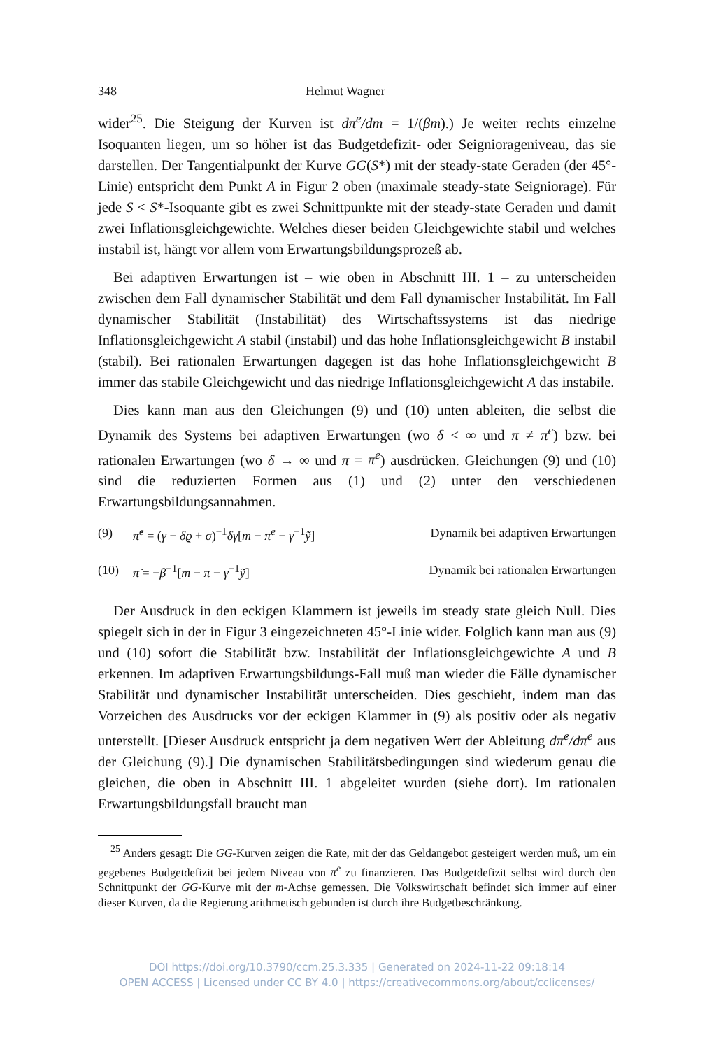348 Helmut Wagner
wider<sup>25</sup>. Die Steigung der Kurven ist dπ<sup>e</sup>/dm = 1/(βm).) Je weiter rechts einzelne Isoquanten liegen, um so höher ist das Budgetdefizit- oder Seigniorageniveau, das sie darstellen. Der Tangentialpunkt der Kurve GG(S*) mit der steady-state Geraden (der 45°-Linie) entspricht dem Punkt A in Figur 2 oben (maximale steady-state Seigniorage). Für jede S < S*-Isoquante gibt es zwei Schnittpunkte mit der steady-state Geraden und damit zwei Inflationsgleichgewichte. Welches dieser beiden Gleichgewichte stabil und welches instabil ist, hängt vor allem vom Erwartungsbildungsprozeß ab.
Bei adaptiven Erwartungen ist – wie oben in Abschnitt III. 1 – zu unterscheiden zwischen dem Fall dynamischer Stabilität und dem Fall dynamischer Instabilität. Im Fall dynamischer Stabilität (Instabilität) des Wirtschaftssystems ist das niedrige Inflationsgleichgewicht A stabil (instabil) und das hohe Inflationsgleichgewicht B instabil (stabil). Bei rationalen Erwartungen dagegen ist das hohe Inflationsgleichgewicht B immer das stabile Gleichgewicht und das niedrige Inflationsgleichgewicht A das instabile.
Dies kann man aus den Gleichungen (9) und (10) unten ableiten, die selbst die Dynamik des Systems bei adaptiven Erwartungen (wo δ < ∞ und π ≠ π<sup>e</sup>) bzw. bei rationalen Erwartungen (wo δ → ∞ und π = π<sup>e</sup>) ausdrücken. Gleichungen (9) und (10) sind die reduzierten Formen aus (1) und (2) unter den verschiedenen Erwartungsbildungsannahmen.
(9) π̇<sup>e</sup> = (γ − δϱ + σ)<sup>−1</sup>δγ[m − π<sup>e</sup> − γ<sup>−1</sup>ỹ] Dynamik bei adaptiven Erwartungen
(10) π̇ = −β<sup>−1</sup>[m − π − γ<sup>−1</sup>ỹ] Dynamik bei rationalen Erwartungen
Der Ausdruck in den eckigen Klammern ist jeweils im steady state gleich Null. Dies spiegelt sich in der in Figur 3 eingezeichneten 45°-Linie wider. Folglich kann man aus (9) und (10) sofort die Stabilität bzw. Instabilität der Inflationsgleichgewichte A und B erkennen. Im adaptiven Erwartungsbildungs-Fall muß man wieder die Fälle dynamischer Stabilität und dynamischer Instabilität unterscheiden. Dies geschieht, indem man das Vorzeichen des Ausdrucks vor der eckigen Klammer in (9) als positiv oder als negativ unterstellt. [Dieser Ausdruck entspricht ja dem negativen Wert der Ableitung dπ̇<sup>e</sup>/dπ<sup>e</sup> aus der Gleichung (9).] Die dynamischen Stabilitätsbedingungen sind wiederum genau die gleichen, die oben in Abschnitt III. 1 abgeleitet wurden (siehe dort). Im rationalen Erwartungsbildungsfall braucht man
<sup>25</sup> Anders gesagt: Die GG-Kurven zeigen die Rate, mit der das Geldangebot gesteigert werden muß, um ein gegebenes Budgetdefizit bei jedem Niveau von π<sup>e</sup> zu finanzieren. Das Budgetdefizit selbst wird durch den Schnittpunkt der GG-Kurve mit der m-Achse gemessen. Die Volkswirtschaft befindet sich immer auf einer dieser Kurven, da die Regierung arithmetisch gebunden ist durch ihre Budgetbeschränkung.
DOI https://doi.org/10.3790/ccm.25.3.335 | Generated on 2024-11-22 09:18:14
OPEN ACCESS | Licensed under CC BY 4.0 | https://creativecommons.org/about/cclicenses/